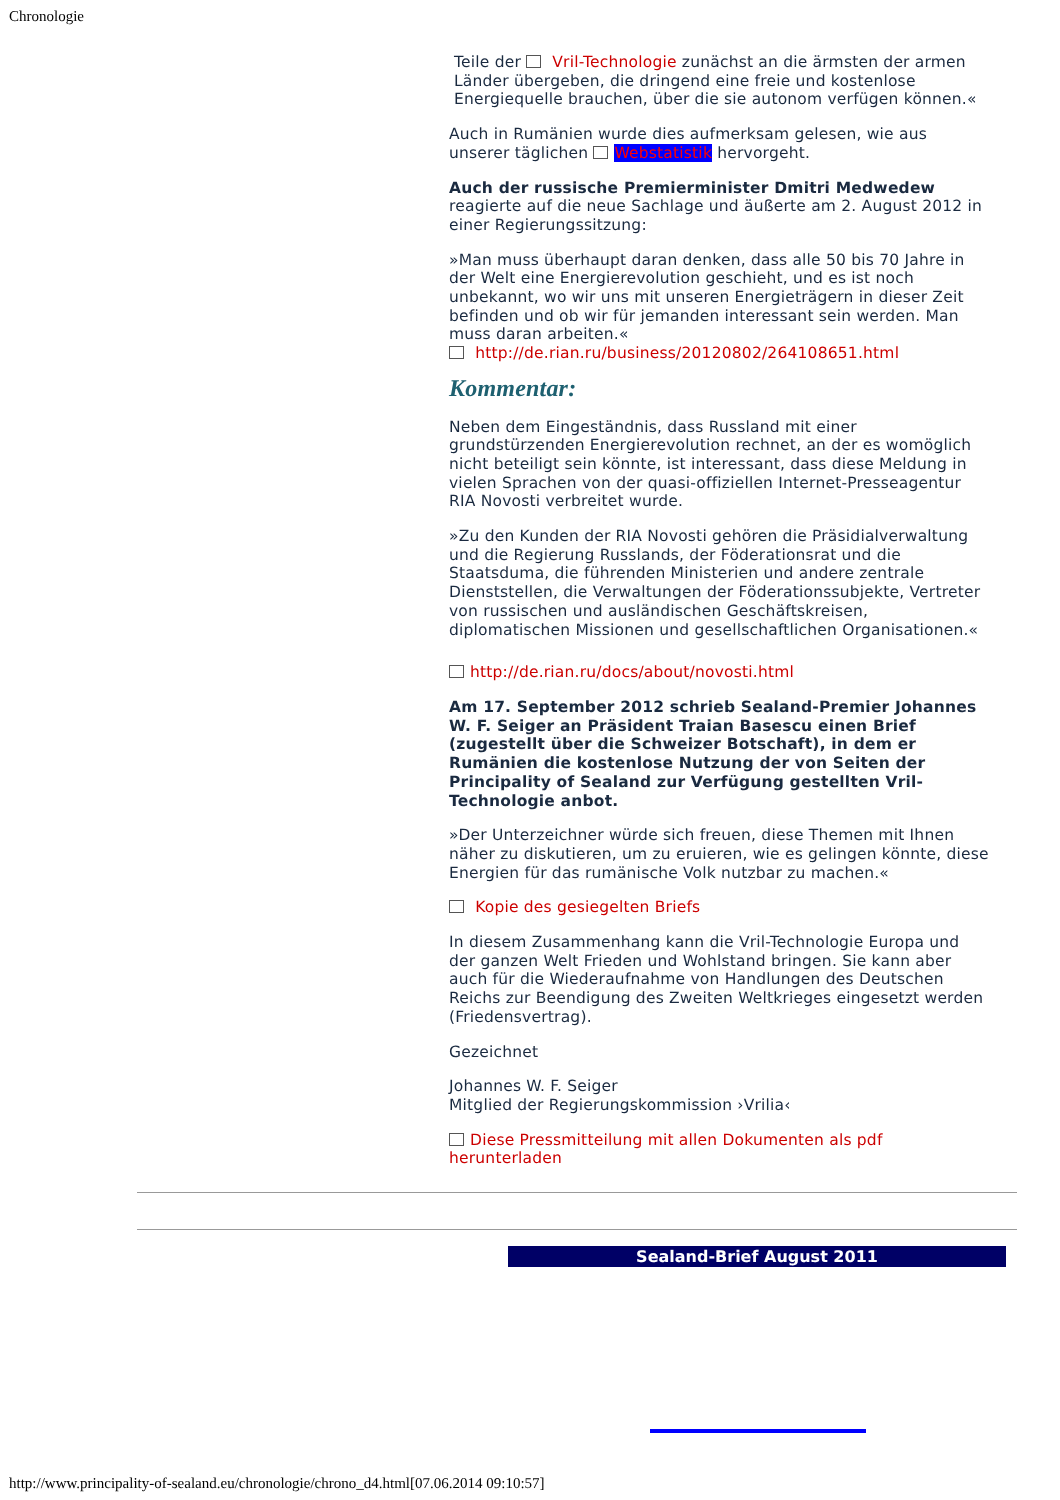Chronologie
Teile der Vril-Technologie zunächst an die ärmsten der armen Länder übergeben, die dringend eine freie und kostenlose Energiequelle brauchen, über die sie autonom verfügen können.«
Auch in Rumänien wurde dies aufmerksam gelesen, wie aus unserer täglichen Webstatistik hervorgeht.
Auch der russische Premierminister Dmitri Medwedew reagierte auf die neue Sachlage und äußerte am 2. August 2012 in einer Regierungssitzung:
»Man muss überhaupt daran denken, dass alle 50 bis 70 Jahre in der Welt eine Energierevolution geschieht, und es ist noch unbekannt, wo wir uns mit unseren Energieträgern in dieser Zeit befinden und ob wir für jemanden interessant sein werden. Man muss daran arbeiten.«
http://de.rian.ru/business/20120802/264108651.html
Kommentar:
Neben dem Eingeständnis, dass Russland mit einer grundstürzenden Energierevolution rechnet, an der es womöglich nicht beteiligt sein könnte, ist interessant, dass diese Meldung in vielen Sprachen von der quasi-offiziellen Internet-Presseagentur RIA Novosti verbreitet wurde.
»Zu den Kunden der RIA Novosti gehören die Präsidialverwaltung und die Regierung Russlands, der Föderationsrat und die Staatsduma, die führenden Ministerien und andere zentrale Dienststellen, die Verwaltungen der Föderationssubjekte, Vertreter von russischen und ausländischen Geschäftskreisen, diplomatischen Missionen und gesellschaftlichen Organisationen.«
http://de.rian.ru/docs/about/novosti.html
Am 17. September 2012 schrieb Sealand-Premier Johannes W. F. Seiger an Präsident Traian Basescu einen Brief (zugestellt über die Schweizer Botschaft), in dem er Rumänien die kostenlose Nutzung der von Seiten der Principality of Sealand zur Verfügung gestellten Vril-Technologie anbot.
»Der Unterzeichner würde sich freuen, diese Themen mit Ihnen näher zu diskutieren, um zu eruieren, wie es gelingen könnte, diese Energien für das rumänische Volk nutzbar zu machen.«
Kopie des gesiegelten Briefs
In diesem Zusammenhang kann die Vril-Technologie Europa und der ganzen Welt Frieden und Wohlstand bringen. Sie kann aber auch für die Wiederaufnahme von Handlungen des Deutschen Reichs zur Beendigung des Zweiten Weltkrieges eingesetzt werden (Friedensvertrag).
Gezeichnet
Johannes W. F. Seiger
Mitglied der Regierungskommission ›Vrilia‹
Diese Pressmitteilung mit allen Dokumenten als pdf herunterladen
Sealand-Brief August 2011
http://www.principality-of-sealand.eu/chronologie/chrono_d4.html[07.06.2014 09:10:57]